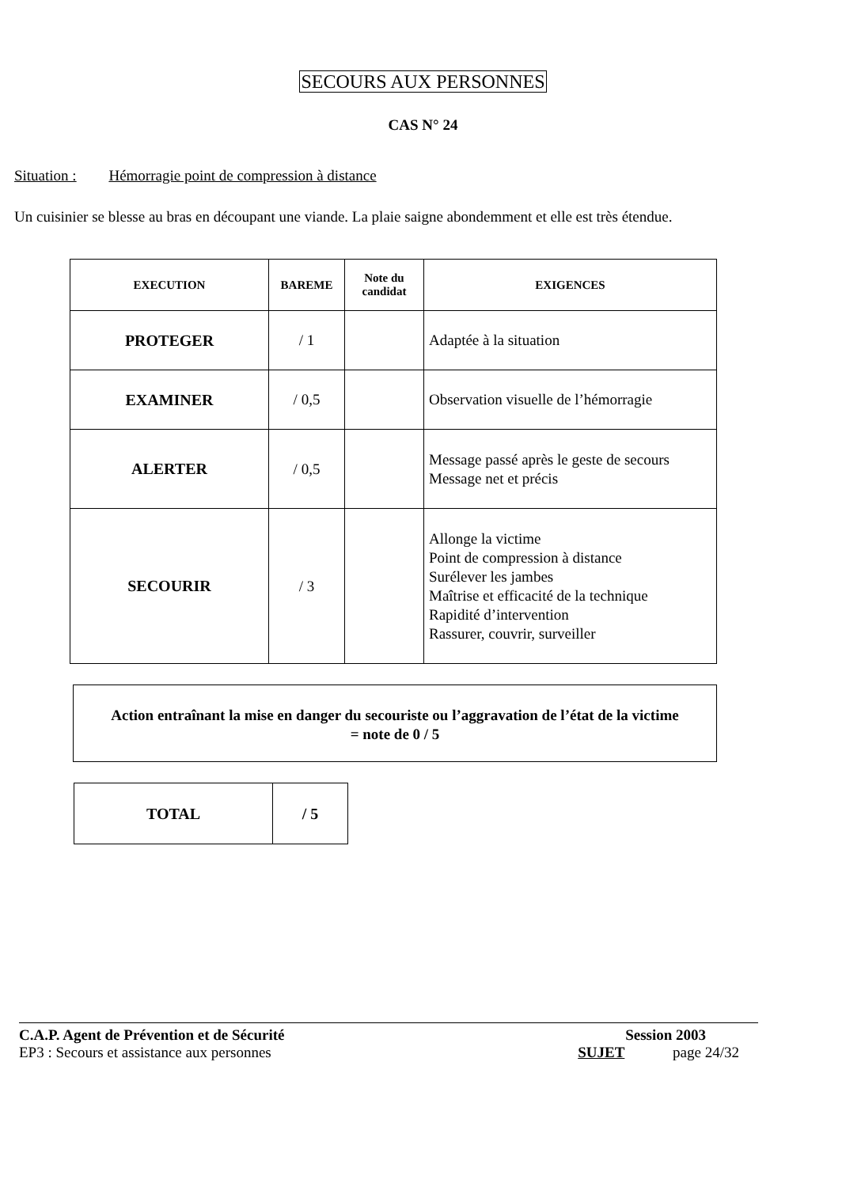SECOURS AUX PERSONNES
CAS N° 24
Situation : Hémorragie point de compression à distance
Un cuisinier se blesse au bras en découpant une viande. La plaie saigne abondemment et elle est très étendue.
| EXECUTION | BAREME | Note du candidat | EXIGENCES |
| --- | --- | --- | --- |
| PROTEGER | / 1 | | Adaptée à la situation |
| EXAMINER | / 0,5 | | Observation visuelle de l’hémorragie |
| ALERTER | / 0,5 | | Message passé après le geste de secours Message net et précis |
| SECOURIR | / 3 | | Allonge la victime Point de compression à distance Surélever les jambes Maîtrise et efficacité de la technique Rapidité d’intervention Rassurer, couvrir, surveiller |
Action entraînant la mise en danger du secouriste ou l’aggravation de l’état de la victime
= note de 0 / 5
| TOTAL | / 5 |
C.A.P. Agent de Prévention et de Sécurité
EP3 : Secours et assistance aux personnes
Session 2003
SUJET page 24/32